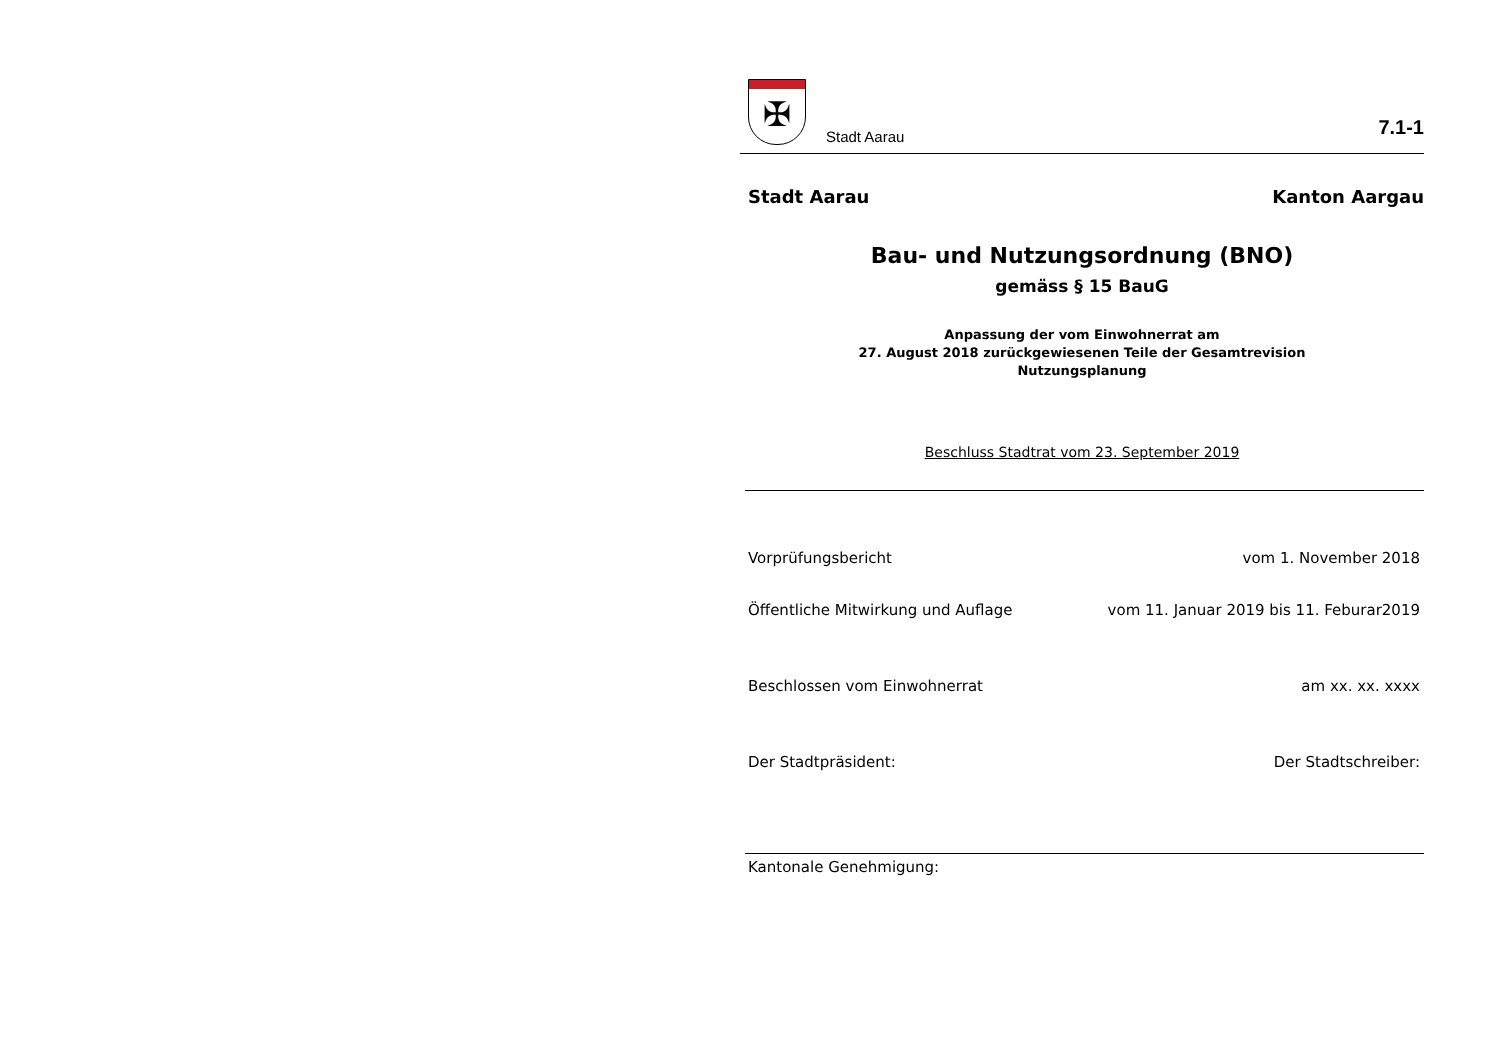✠
Stadt Aarau
7.1-1
Stadt Aarau Kanton Aargau
Bau- und Nutzungsordnung (BNO)
gemäss § 15 BauG
Anpassung der vom Einwohnerrat am
27. August 2018 zurückgewiesenen Teile der Gesamtrevision
Nutzungsplanung
Beschluss Stadtrat vom 23. September 2019
Vorprüfungsbericht vom 1. November 2018
Öffentliche Mitwirkung und Auflage vom 11. Januar 2019 bis 11. Feburar2019
Beschlossen vom Einwohnerrat am xx. xx. xxxx
Der Stadtpräsident: Der Stadtschreiber:
Kantonale Genehmigung: